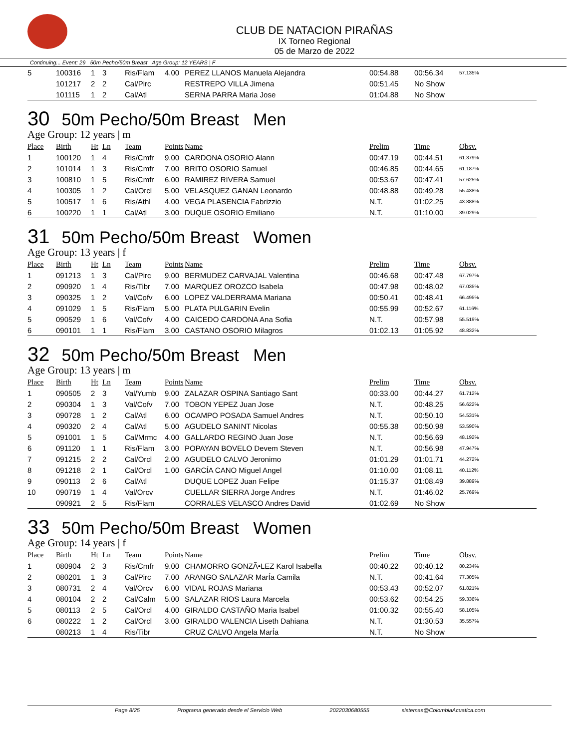CLUB DE NATACION PIRAÑAS
IX Torneo Regional
05 de Marzo de 2022
Continuing... Event: 29 50m Pecho/50m Breast Age Group: 12 YEARS | F
| 5 | 100316 | 1 | 3 | Ris/Flam | 4.00 | PEREZ LLANOS Manuela Alejandra | 00:54.88 | 00:56.34 | 57.135% |
| | 101217 | 2 | 2 | Cal/Pirc | | RESTREPO VILLA Jimena | 00:51.45 | No Show | |
| | 101115 | 1 | 2 | Cal/Atl | | SERNA PARRA Maria Jose | 01:04.88 | No Show | |
30 50m Pecho/50m Breast Men
Age Group: 12 years | m
| Place | Birth | Ht | Ln | Team | Points | Name | Prelim | Time | Obsv. |
| --- | --- | --- | --- | --- | --- | --- | --- | --- | --- |
| 1 | 100120 | 1 | 4 | Ris/Cmfr | 9.00 | CARDONA OSORIO Alann | 00:47.19 | 00:44.51 | 61.379% |
| 2 | 101014 | 1 | 3 | Ris/Cmfr | 7.00 | BRITO OSORIO Samuel | 00:46.85 | 00:44.65 | 61.187% |
| 3 | 100810 | 1 | 5 | Ris/Cmfr | 6.00 | RAMIREZ RIVERA Samuel | 00:53.67 | 00:47.41 | 57.625% |
| 4 | 100305 | 1 | 2 | Cal/Orcl | 5.00 | VELASQUEZ GANAN Leonardo | 00:48.88 | 00:49.28 | 55.438% |
| 5 | 100517 | 1 | 6 | Ris/Athl | 4.00 | VEGA PLASENCIA Fabrizzio | N.T. | 01:02.25 | 43.888% |
| 6 | 100220 | 1 | 1 | Cal/Atl | 3.00 | DUQUE OSORIO Emiliano | N.T. | 01:10.00 | 39.029% |
31 50m Pecho/50m Breast Women
Age Group: 13 years | f
| Place | Birth | Ht | Ln | Team | Points | Name | Prelim | Time | Obsv. |
| --- | --- | --- | --- | --- | --- | --- | --- | --- | --- |
| 1 | 091213 | 1 | 3 | Cal/Pirc | 9.00 | BERMUDEZ CARVAJAL Valentina | 00:46.68 | 00:47.48 | 67.797% |
| 2 | 090920 | 1 | 4 | Ris/Tibr | 7.00 | MARQUEZ OROZCO Isabela | 00:47.98 | 00:48.02 | 67.035% |
| 3 | 090325 | 1 | 2 | Val/Cofv | 6.00 | LOPEZ VALDERRAMA Mariana | 00:50.41 | 00:48.41 | 66.495% |
| 4 | 091029 | 1 | 5 | Ris/Flam | 5.00 | PLATA PULGARIN Evelin | 00:55.99 | 00:52.67 | 61.116% |
| 5 | 090529 | 1 | 6 | Val/Cofv | 4.00 | CAICEDO CARDONA Ana Sofia | N.T. | 00:57.98 | 55.519% |
| 6 | 090101 | 1 | 1 | Ris/Flam | 3.00 | CASTANO OSORIO Milagros | 01:02.13 | 01:05.92 | 48.832% |
32 50m Pecho/50m Breast Men
Age Group: 13 years | m
| Place | Birth | Ht | Ln | Team | Points | Name | Prelim | Time | Obsv. |
| --- | --- | --- | --- | --- | --- | --- | --- | --- | --- |
| 1 | 090505 | 2 | 3 | Val/Yumb | 9.00 | ZALAZAR OSPINA Santiago Sant | 00:33.00 | 00:44.27 | 61.712% |
| 2 | 090304 | 1 | 3 | Val/Cofv | 7.00 | TOBON YEPEZ Juan Jose | N.T. | 00:48.25 | 56.622% |
| 3 | 090728 | 1 | 2 | Cal/Atl | 6.00 | OCAMPO POSADA Samuel Andres | N.T. | 00:50.10 | 54.531% |
| 4 | 090320 | 2 | 4 | Cal/Atl | 5.00 | AGUDELO SANINT Nicolas | 00:55.38 | 00:50.98 | 53.590% |
| 5 | 091001 | 1 | 5 | Cal/Mrmc | 4.00 | GALLARDO REGINO Juan Jose | N.T. | 00:56.69 | 48.192% |
| 6 | 091120 | 1 | 1 | Ris/Flam | 3.00 | POPAYAN BOVELO Devem Steven | N.T. | 00:56.98 | 47.947% |
| 7 | 091215 | 2 | 2 | Cal/Orcl | 2.00 | AGUDELO CALVO Jeronimo | 01:01.29 | 01:01.71 | 44.272% |
| 8 | 091218 | 2 | 1 | Cal/Orcl | 1.00 | GARCÍA CANO Miguel Angel | 01:10.00 | 01:08.11 | 40.112% |
| 9 | 090113 | 2 | 6 | Cal/Atl | | DUQUE LOPEZ Juan Felipe | 01:15.37 | 01:08.49 | 39.889% |
| 10 | 090719 | 1 | 4 | Val/Orcv | | CUELLAR SIERRA Jorge Andres | N.T. | 01:46.02 | 25.769% |
| | 090921 | 2 | 5 | Ris/Flam | | CORRALES VELASCO Andres David | 01:02.69 | No Show | |
33 50m Pecho/50m Breast Women
Age Group: 14 years | f
| Place | Birth | Ht | Ln | Team | Points | Name | Prelim | Time | Obsv. |
| --- | --- | --- | --- | --- | --- | --- | --- | --- | --- |
| 1 | 080904 | 2 | 3 | Ris/Cmfr | 9.00 | CHAMORRO GONZÃ•LEZ Karol Isabella | 00:40.22 | 00:40.12 | 80.234% |
| 2 | 080201 | 1 | 3 | Cal/Pirc | 7.00 | ARANGO SALAZAR MarÍa Camila | N.T. | 00:41.64 | 77.305% |
| 3 | 080731 | 2 | 4 | Val/Orcv | 6.00 | VIDAL ROJAS Mariana | 00:53.43 | 00:52.07 | 61.821% |
| 4 | 080104 | 2 | 2 | Cal/Calm | 5.00 | SALAZAR RIOS Laura Marcela | 00:53.62 | 00:54.25 | 59.336% |
| 5 | 080113 | 2 | 5 | Cal/Orcl | 4.00 | GIRALDO CASTAÑO Maria Isabel | 01:00.32 | 00:55.40 | 58.105% |
| 6 | 080222 | 1 | 2 | Cal/Orcl | 3.00 | GIRALDO VALENCIA Liseth Dahiana | N.T. | 01:30.53 | 35.557% |
| | 080213 | 1 | 4 | Ris/Tibr | | CRUZ CALVO Angela MarÍa | N.T. | No Show | |
Page 8/25 Programa generado desde el Servicio Web 2022030680555 sistemas@ColombiaAcuatica.com